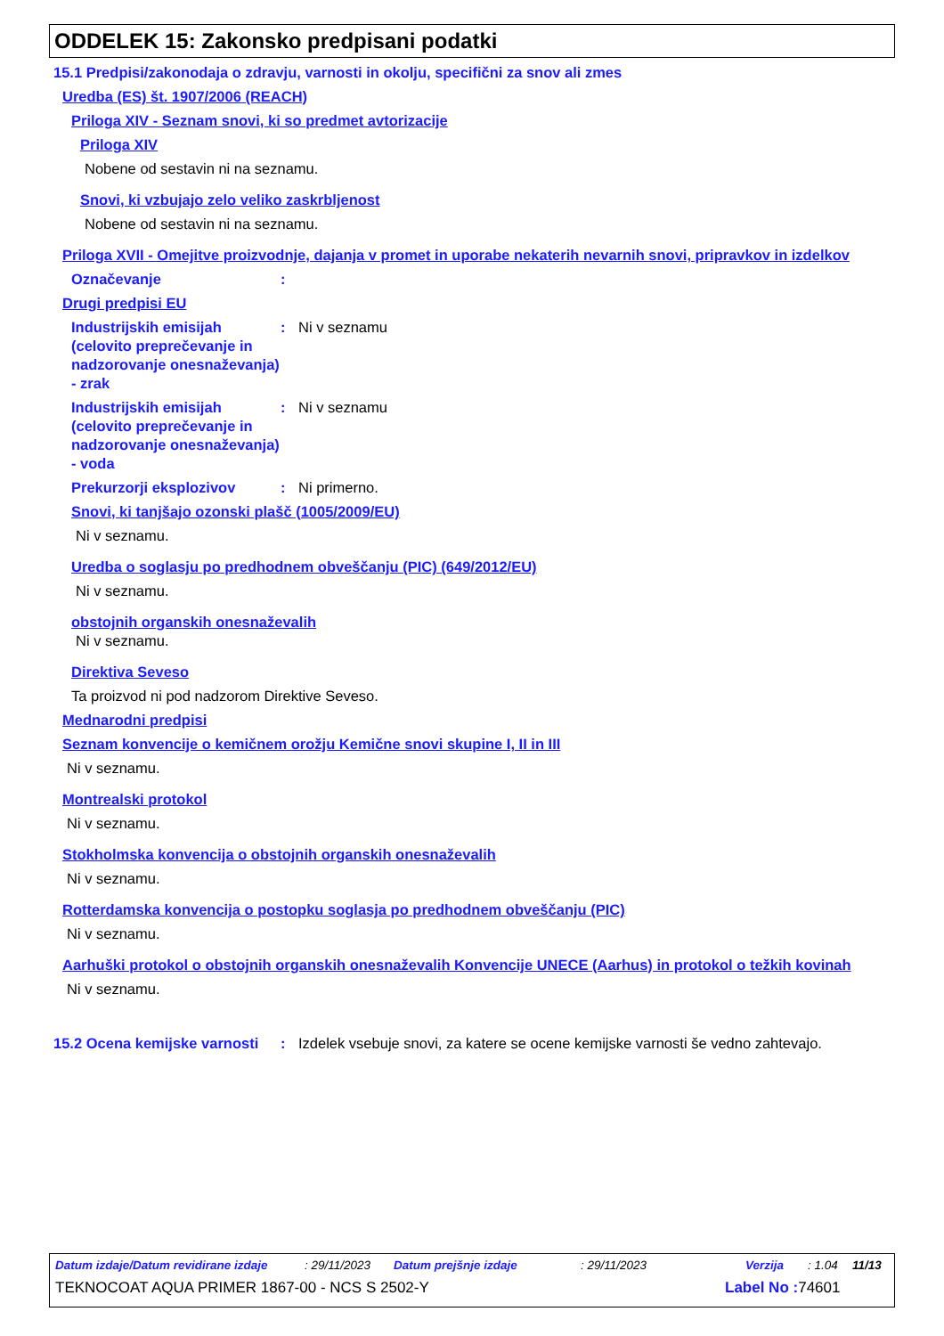ODDELEK 15: Zakonsko predpisani podatki
15.1 Predpisi/zakonodaja o zdravju, varnosti in okolju, specifični za snov ali zmes
Uredba (ES) št. 1907/2006 (REACH)
Priloga XIV - Seznam snovi, ki so predmet avtorizacije
Priloga XIV
Nobene od sestavin ni na seznamu.
Snovi, ki vzbujajo zelo veliko zaskrbljenost
Nobene od sestavin ni na seznamu.
Priloga XVII - Omejitve proizvodnje, dajanja v promet in uporabe nekaterih nevarnih snovi, pripravkov in izdelkov
Označevanje:
Drugi predpisi EU
Industrijskih emisijah (celovito preprečevanje in nadzorovanje onesnaževanja) - zrak: Ni v seznamu
Industrijskih emisijah (celovito preprečevanje in nadzorovanje onesnaževanja) - voda: Ni v seznamu
Prekurzorji eksplozivov: Ni primerno.
Snovi, ki tanjšajo ozonski plašč (1005/2009/EU)
Ni v seznamu.
Uredba o soglasju po predhodnem obveščanju (PIC) (649/2012/EU)
Ni v seznamu.
obstojnih organskih onesnaževalih
Ni v seznamu.
Direktiva Seveso
Ta proizvod ni pod nadzorom Direktive Seveso.
Mednarodni predpisi
Seznam konvencije o kemičnem orožju Kemične snovi skupine I, II in III
Ni v seznamu.
Montrealski protokol
Ni v seznamu.
Stokholmska konvencija o obstojnih organskih onesnaževalih
Ni v seznamu.
Rotterdamska konvencija o postopku soglasja po predhodnem obveščanju (PIC)
Ni v seznamu.
Aarhuški protokol o obstojnih organskih onesnaževalih Konvencije UNECE (Aarhus) in protokol o težkih kovinah
Ni v seznamu.
15.2 Ocena kemijske varnosti: Izdelek vsebuje snovi, za katere se ocene kemijske varnosti še vedno zahtevajo.
Datum izdaje/Datum revidirane izdaje: 29/11/2023 Datum prejšnje izdaje: 29/11/2023 Verzija: 1.04 11/13
TEKNOCOAT AQUA PRIMER 1867-00 - NCS S 2502-Y Label No : 74601